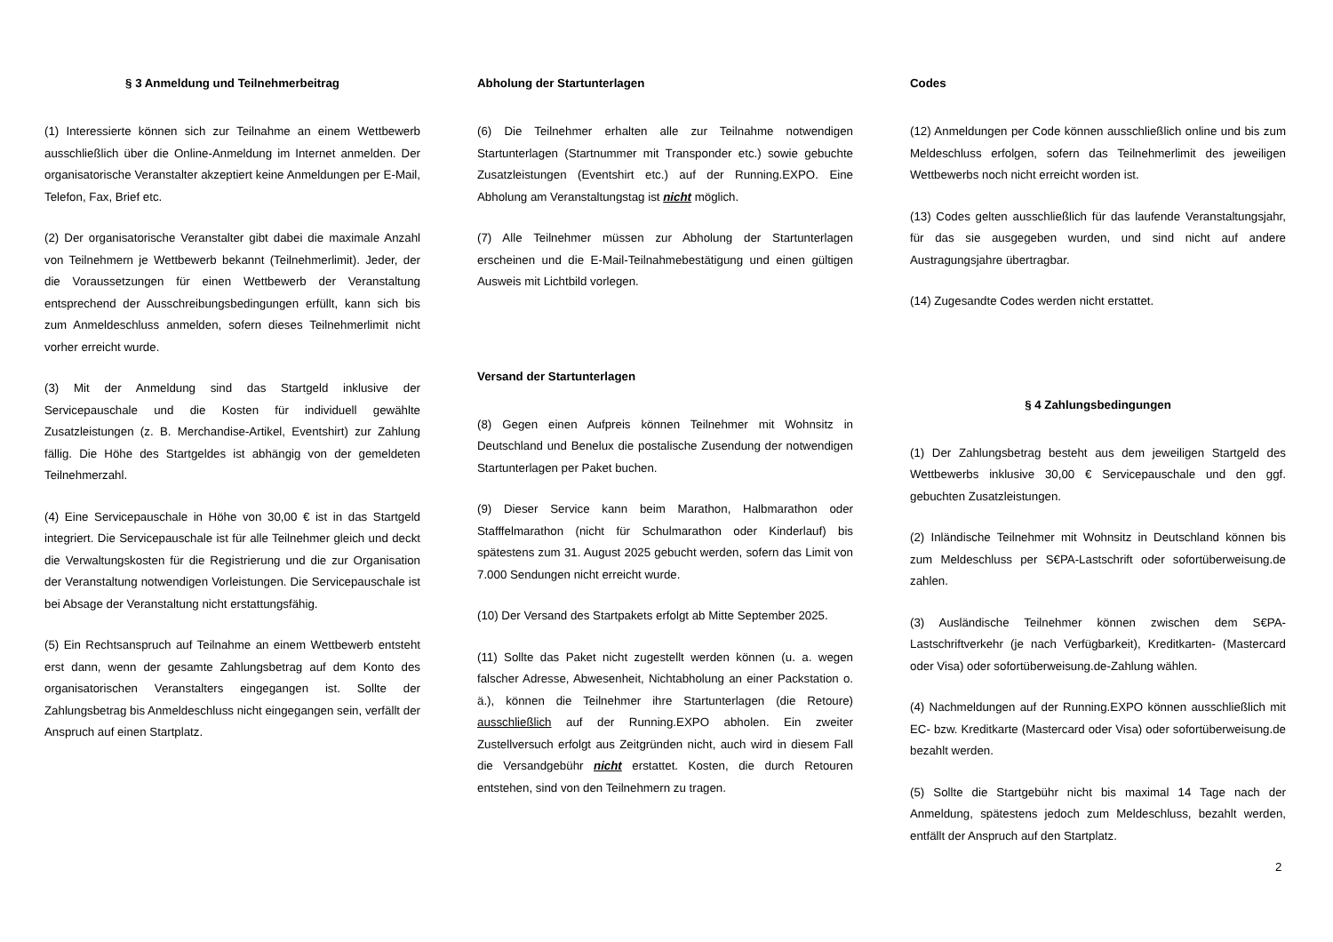§ 3 Anmeldung und Teilnehmerbeitrag
(1) Interessierte können sich zur Teilnahme an einem Wettbewerb ausschließlich über die Online-Anmeldung im Internet anmelden. Der organisatorische Veranstalter akzeptiert keine Anmeldungen per E-Mail, Telefon, Fax, Brief etc.
(2) Der organisatorische Veranstalter gibt dabei die maximale Anzahl von Teilnehmern je Wettbewerb bekannt (Teilnehmerlimit). Jeder, der die Voraussetzungen für einen Wettbewerb der Veranstaltung entsprechend der Ausschreibungsbedingungen erfüllt, kann sich bis zum Anmeldeschluss anmelden, sofern dieses Teilnehmerlimit nicht vorher erreicht wurde.
(3) Mit der Anmeldung sind das Startgeld inklusive der Servicepauschale und die Kosten für individuell gewählte Zusatzleistungen (z. B. Merchandise-Artikel, Eventshirt) zur Zahlung fällig. Die Höhe des Startgeldes ist abhängig von der gemeldeten Teilnehmerzahl.
(4) Eine Servicepauschale in Höhe von 30,00 € ist in das Startgeld integriert. Die Servicepauschale ist für alle Teilnehmer gleich und deckt die Verwaltungskosten für die Registrierung und die zur Organisation der Veranstaltung notwendigen Vorleistungen. Die Servicepauschale ist bei Absage der Veranstaltung nicht erstattungsfähig.
(5) Ein Rechtsanspruch auf Teilnahme an einem Wettbewerb entsteht erst dann, wenn der gesamte Zahlungsbetrag auf dem Konto des organisatorischen Veranstalters eingegangen ist. Sollte der Zahlungsbetrag bis Anmeldeschluss nicht eingegangen sein, verfällt der Anspruch auf einen Startplatz.
Abholung der Startunterlagen
(6) Die Teilnehmer erhalten alle zur Teilnahme notwendigen Startunterlagen (Startnummer mit Transponder etc.) sowie gebuchte Zusatzleistungen (Eventshirt etc.) auf der Running.EXPO. Eine Abholung am Veranstaltungstag ist nicht möglich.
(7) Alle Teilnehmer müssen zur Abholung der Startunterlagen erscheinen und die E-Mail-Teilnahmebestätigung und einen gültigen Ausweis mit Lichtbild vorlegen.
Versand der Startunterlagen
(8) Gegen einen Aufpreis können Teilnehmer mit Wohnsitz in Deutschland und Benelux die postalische Zusendung der notwendigen Startunterlagen per Paket buchen.
(9) Dieser Service kann beim Marathon, Halbmarathon oder Stafffelmarathon (nicht für Schulmarathon oder Kinderlauf) bis spätestens zum 31. August 2025 gebucht werden, sofern das Limit von 7.000 Sendungen nicht erreicht wurde.
(10) Der Versand des Startpakets erfolgt ab Mitte September 2025.
(11) Sollte das Paket nicht zugestellt werden können (u. a. wegen falscher Adresse, Abwesenheit, Nichtabholung an einer Packstation o. ä.), können die Teilnehmer ihre Startunterlagen (die Retoure) ausschließlich auf der Running.EXPO abholen. Ein zweiter Zustellversuch erfolgt aus Zeitgründen nicht, auch wird in diesem Fall die Versandgebühr nicht erstattet. Kosten, die durch Retouren entstehen, sind von den Teilnehmern zu tragen.
Codes
(12) Anmeldungen per Code können ausschließlich online und bis zum Meldeschluss erfolgen, sofern das Teilnehmerlimit des jeweiligen Wettbewerbs noch nicht erreicht worden ist.
(13) Codes gelten ausschließlich für das laufende Veranstaltungsjahr, für das sie ausgegeben wurden, und sind nicht auf andere Austragungsjahre übertragbar.
(14) Zugesandte Codes werden nicht erstattet.
§ 4 Zahlungsbedingungen
(1) Der Zahlungsbetrag besteht aus dem jeweiligen Startgeld des Wettbewerbs inklusive 30,00 € Servicepauschale und den ggf. gebuchten Zusatzleistungen.
(2) Inländische Teilnehmer mit Wohnsitz in Deutschland können bis zum Meldeschluss per S€PA-Lastschrift oder sofortüberweisung.de zahlen.
(3) Ausländische Teilnehmer können zwischen dem S€PA-Lastschriftverkehr (je nach Verfügbarkeit), Kreditkarten- (Mastercard oder Visa) oder sofortüberweisung.de-Zahlung wählen.
(4) Nachmeldungen auf der Running.EXPO können ausschließlich mit EC- bzw. Kreditkarte (Mastercard oder Visa) oder sofortüberweisung.de bezahlt werden.
(5) Sollte die Startgebühr nicht bis maximal 14 Tage nach der Anmeldung, spätestens jedoch zum Meldeschluss, bezahlt werden, entfällt der Anspruch auf den Startplatz.
2